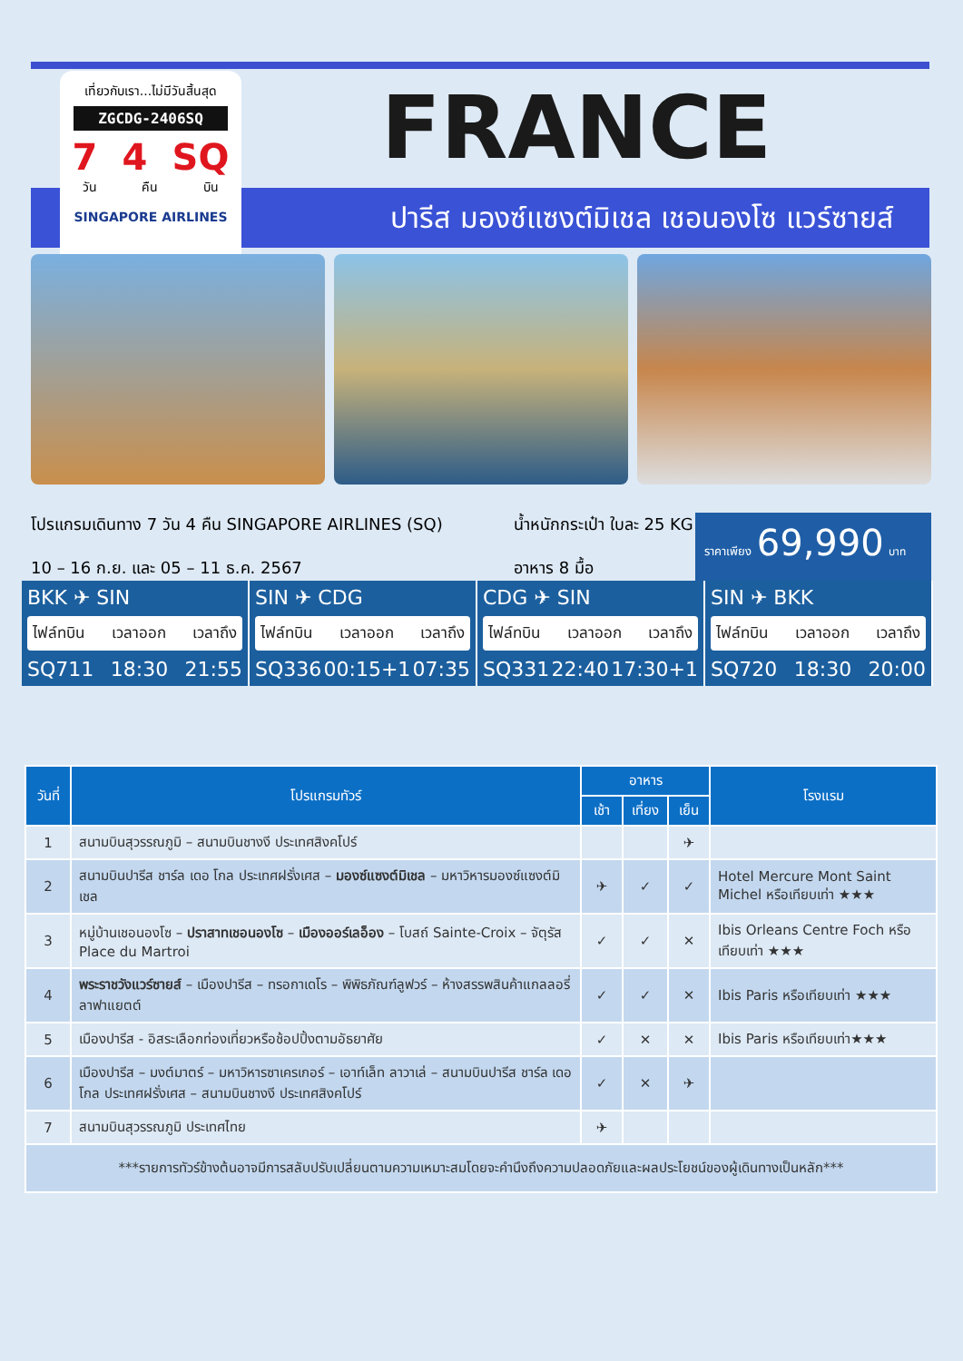ปารีส มองซ์แซงต์มิเชล เชอนองโซ แวร์ซายส์
เที่ยวกับเรา...ไม่มีวันสิ้นสุด
ZGCDG-2406SQ
7 4 SQ
วัน คืน บิน
SINGAPORE AIRLINES
FRANCE
โปรแกรมเดินทาง 7 วัน 4 คืน SINGAPORE AIRLINES (SQ)
10 – 16 ก.ย. และ 05 – 11 ธ.ค. 2567
น้ำหนักกระเป๋า ใบละ 25 KG
อาหาร 8 มื้อ
ราคาเพียง 69,990 บาท
BKK ✈ SIN
ไฟล์ทบิน เวลาออก เวลาถึง
SQ711 18:30 21:55
SIN ✈ CDG
ไฟล์ทบิน เวลาออก เวลาถึง
SQ336 00:15+1 07:35
CDG ✈ SIN
ไฟล์ทบิน เวลาออก เวลาถึง
SQ331 22:40 17:30+1
SIN ✈ BKK
ไฟล์ทบิน เวลาออก เวลาถึง
SQ720 18:30 20:00
| วันที่ | โปรแกรมทัวร์ | อาหาร | | | โรงแรม |
| --- | --- | --- | --- | --- | --- |
| | | เช้า | เที่ยง | เย็น | |
| 1 | สนามบินสุวรรณภูมิ – สนามบินชางงี ประเทศสิงคโปร์ | | | ✈ | |
| 2 | สนามบินปารีส ชาร์ล เดอ โกล ประเทศฝรั่งเศส – มองซ์แซงต์มิเชล – มหาวิหารมองซ์แซงต์มิเชล | ✈ | ✓ | ✓ | Hotel Mercure Mont Saint Michel หรือเทียบเท่า ★★★ |
| 3 | หมู่บ้านเชอนองโซ – ปราสาทเชอนองโซ – เมืองออร์เลอ็อง – โบสถ์ Sainte-Croix – จัตุรัส Place du Martroi | ✓ | ✓ | ✕ | Ibis Orleans Centre Foch หรือเทียบเท่า ★★★ |
| 4 | พระราชวังแวร์ซายส์ – เมืองปารีส – ทรอกาเดโร – พิพิธภัณฑ์ลูฟวร์ – ห้างสรรพสินค้าแกลลอรี่ ลาฟาแยตต์ | ✓ | ✓ | ✕ | Ibis Paris หรือเทียบเท่า ★★★ |
| 5 | เมืองปารีส - อิสระเลือกท่องเที่ยวหรือช้อปปิ้งตามอัธยาศัย | ✓ | ✕ | ✕ | Ibis Paris หรือเทียบเท่า★★★ |
| 6 | เมืองปารีส – มงต์มาตร์ – มหาวิหารซาเครเกอร์ – เอาท์เล็ท ลาวาเล่ – สนามบินปารีส ชาร์ล เดอ โกล ประเทศฝรั่งเศส – สนามบินชางงี ประเทศสิงคโปร์ | ✓ | ✕ | ✈ | |
| 7 | สนามบินสุวรรณภูมิ ประเทศไทย | ✈ | | | |
| ***รายการทัวร์ข้างต้นอาจมีการสลับปรับเปลี่ยนตามความเหมาะสมโดยจะคำนึงถึงความปลอดภัยและผลประโยชน์ของผู้เดินทางเป็นหลัก*** | | | | | |